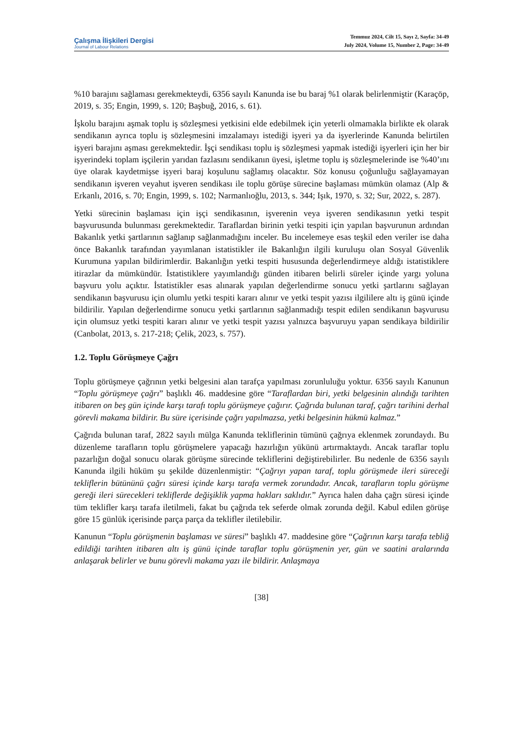Çalışma İlişkileri Dergisi
Journal of Labour Relations
Temmuz 2024, Cilt 15, Sayı 2, Sayfa: 34-49
July 2024, Volume 15, Number 2, Page: 34-49
%10 barajını sağlaması gerekmekteydi, 6356 sayılı Kanunda ise bu baraj %1 olarak belirlenmiştir (Karaçöp, 2019, s. 35; Engin, 1999, s. 120; Başbuğ, 2016, s. 61).
İşkolu barajını aşmak toplu iş sözleşmesi yetkisini elde edebilmek için yeterli olmamakla birlikte ek olarak sendikanın ayrıca toplu iş sözleşmesini imzalamayı istediği işyeri ya da işyerlerinde Kanunda belirtilen işyeri barajını aşması gerekmektedir. İşçi sendikası toplu iş sözleşmesi yapmak istediği işyerleri için her bir işyerindeki toplam işçilerin yarıdan fazlasını sendikanın üyesi, işletme toplu iş sözleşmelerinde ise %40’ını üye olarak kaydetmişse işyeri baraj koşulunu sağlamış olacaktır. Söz konusu çoğunluğu sağlayamayan sendikanın işveren veyahut işveren sendikası ile toplu görüşe sürecine başlaması mümkün olamaz (Alp & Erkanlı, 2016, s. 70; Engin, 1999, s. 102; Narmanlıoğlu, 2013, s. 344; Işık, 1970, s. 32; Sur, 2022, s. 287).
Yetki sürecinin başlaması için işçi sendikasının, işverenin veya işveren sendikasının yetki tespit başvurusunda bulunması gerekmektedir. Taraflardan birinin yetki tespiti için yapılan başvurunun ardından Bakanlık yetki şartlarının sağlanıp sağlanmadığını inceler. Bu incelemeye esas teşkil eden veriler ise daha önce Bakanlık tarafından yayımlanan istatistikler ile Bakanlığın ilgili kuruluşu olan Sosyal Güvenlik Kurumuna yapılan bildirimlerdir. Bakanlığın yetki tespiti hususunda değerlendirmeye aldığı istatistiklere itirazlar da mümkündür. İstatistiklere yayımlandığı günden itibaren belirli süreler içinde yargı yoluna başvuru yolu açıktır. İstatistikler esas alınarak yapılan değerlendirme sonucu yetki şartlarını sağlayan sendikanın başvurusu için olumlu yetki tespiti kararı alınır ve yetki tespit yazısı ilgililere altı iş günü içinde bildirilir. Yapılan değerlendirme sonucu yetki şartlarının sağlanmadığı tespit edilen sendikanın başvurusu için olumsuz yetki tespiti kararı alınır ve yetki tespit yazısı yalnızca başvuruyu yapan sendikaya bildirilir (Canbolat, 2013, s. 217-218; Çelik, 2023, s. 757).
1.2. Toplu Görüşmeye Çağrı
Toplu görüşmeye çağrının yetki belgesini alan tarafça yapılması zorunluluğu yoktur. 6356 sayılı Kanunun “Toplu görüşmeye çağrı” başlıklı 46. maddesine göre “Taraflardan biri, yetki belgesinin alındığı tarihten itibaren on beş gün içinde karşı tarafı toplu görüşmeye çağırır. Çağrıda bulunan taraf, çağrı tarihini derhal görevli makama bildirir. Bu süre içerisinde çağrı yapılmazsa, yetki belgesinin hükmü kalmaz.”
Çağrıda bulunan taraf, 2822 sayılı mülga Kanunda tekliflerinin tümünü çağrıya eklenmek zorundaydı. Bu düzenleme tarafların toplu görüşmelere yapacağı hazırlığın yükünü artırmaktaydı. Ancak taraflar toplu pazarlığın doğal sonucu olarak görüşme sürecinde tekliflerini değiştirebilirler. Bu nedenle de 6356 sayılı Kanunda ilgili hüküm şu şekilde düzenlenmiştir: “Çağrıyı yapan taraf, toplu görüşmede ileri süreceği tekliflerin bütününü çağrı süresi içinde karşı tarafa vermek zorundadır. Ancak, tarafların toplu görüşme gereği ileri sürecekleri tekliflerde değişiklik yapma hakları saklıdır.” Ayrıca halen daha çağrı süresi içinde tüm teklifler karşı tarafa iletilmeli, fakat bu çağrıda tek seferde olmak zorunda değil. Kabul edilen görüşe göre 15 günlük içerisinde parça parça da teklifler iletilebilir.
Kanunun “Toplu görüşmenin başlaması ve süresi” başlıklı 47. maddesine göre “Çağrının karşı tarafa tebliğ edildiği tarihten itibaren altı iş günü içinde taraflar toplu görüşmenin yer, gün ve saatini aralarında anlaşarak belirler ve bunu görevli makama yazı ile bildirir. Anlaşmaya
[38]